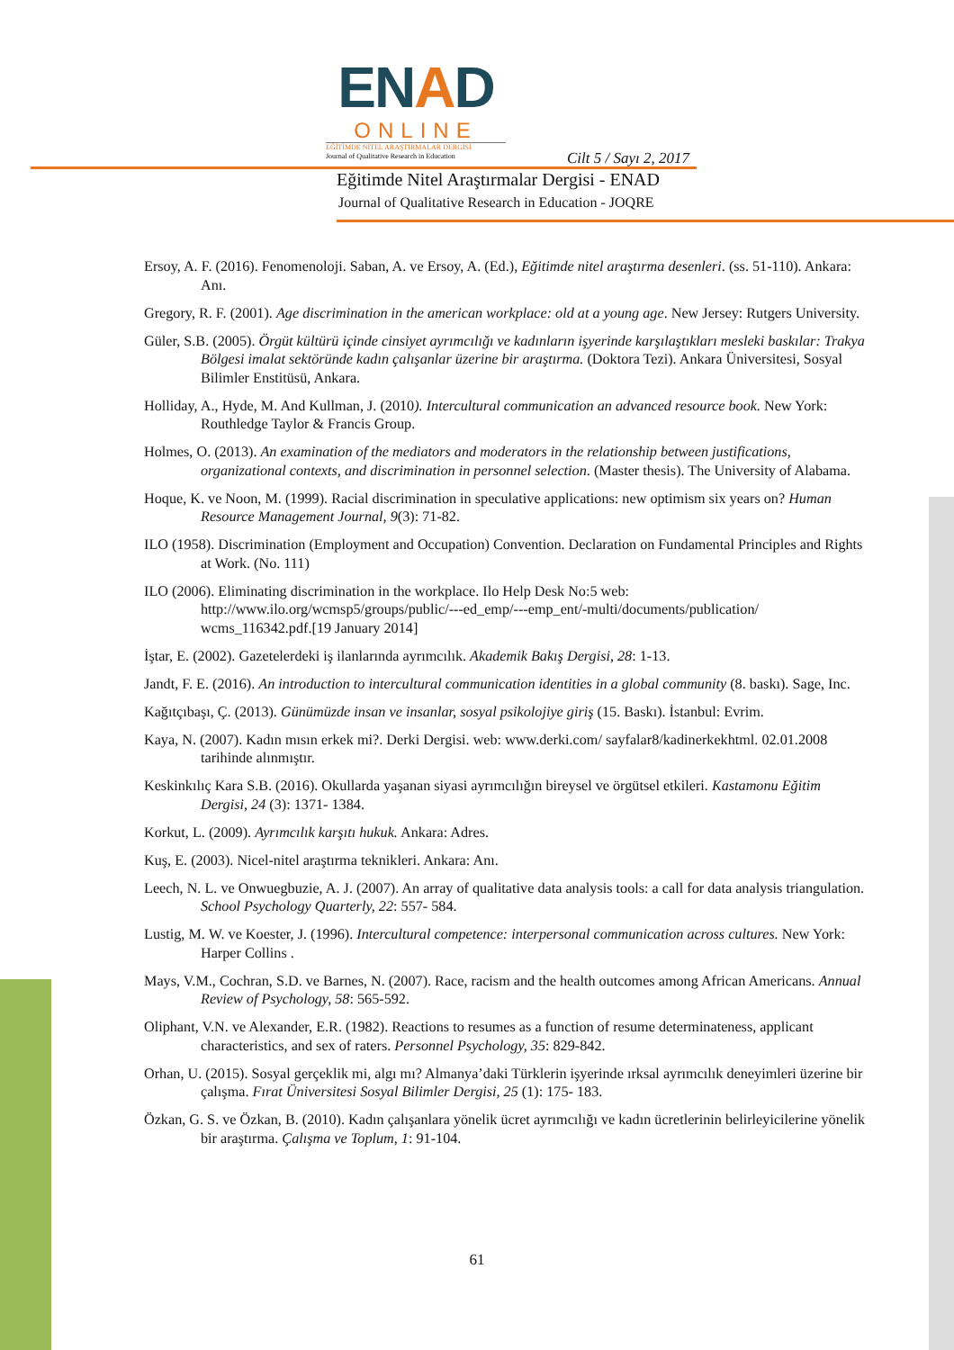ENAD
ONLINE
EĞİTİMDE NİTEL ARAŞTIRMALAR DERGİSİ
Journal of Qualitative Research in Education
Cilt 5 / Sayı 2, 2017
Eğitimde Nitel Araştırmalar Dergisi - ENAD
Journal of Qualitative Research in Education - JOQRE
Ersoy, A. F. (2016). Fenomenoloji. Saban, A. ve Ersoy, A. (Ed.), Eğitimde nitel araştırma desenleri. (ss. 51-110). Ankara: Anı.
Gregory, R. F. (2001). Age discrimination in the american workplace: old at a young age. New Jersey: Rutgers University.
Güler, S.B. (2005). Örgüt kültürü içinde cinsiyet ayrımcılığı ve kadınların işyerinde karşılaştıkları mesleki baskılar: Trakya Bölgesi imalat sektöründe kadın çalışanlar üzerine bir araştırma. (Doktora Tezi). Ankara Üniversitesi, Sosyal Bilimler Enstitüsü, Ankara.
Holliday, A., Hyde, M. And Kullman, J. (2010). Intercultural communication an advanced resource book. New York: Routhledge Taylor & Francis Group.
Holmes, O. (2013). An examination of the mediators and moderators in the relationship between justifications, organizational contexts, and discrimination in personnel selection. (Master thesis). The University of Alabama.
Hoque, K. ve Noon, M. (1999). Racial discrimination in speculative applications: new optimism six years on? Human Resource Management Journal, 9(3): 71-82.
ILO (1958). Discrimination (Employment and Occupation) Convention. Declaration on Fundamental Principles and Rights at Work. (No. 111)
ILO (2006). Eliminating discrimination in the workplace. Ilo Help Desk No:5 web: http://www.ilo.org/wcmsp5/groups/public/---ed_emp/---emp_ent/-multi/documents/publication/ wcms_116342.pdf.[19 January 2014]
İştar, E. (2002). Gazetelerdeki iş ilanlarında ayrımcılık. Akademik Bakış Dergisi, 28: 1-13.
Jandt, F. E. (2016). An introduction to intercultural communication identities in a global community (8. baskı). Sage, Inc.
Kağıtçıbaşı, Ç. (2013). Günümüzde insan ve insanlar, sosyal psikolojiye giriş (15. Baskı). İstanbul: Evrim.
Kaya, N. (2007). Kadın mısın erkek mi?. Derki Dergisi. web: www.derki.com/ sayfalar8/kadinerkekhtml. 02.01.2008 tarihinde alınmıştır.
Keskinkılıç Kara S.B. (2016). Okullarda yaşanan siyasi ayrımcılığın bireysel ve örgütsel etkileri. Kastamonu Eğitim Dergisi, 24 (3): 1371- 1384.
Korkut, L. (2009). Ayrımcılık karşıtı hukuk. Ankara: Adres.
Kuş, E. (2003). Nicel-nitel araştırma teknikleri. Ankara: Anı.
Leech, N. L. ve Onwuegbuzie, A. J. (2007). An array of qualitative data analysis tools: a call for data analysis triangulation. School Psychology Quarterly, 22: 557- 584.
Lustig, M. W. ve Koester, J. (1996). Intercultural competence: interpersonal communication across cultures. New York: Harper Collins .
Mays, V.M., Cochran, S.D. ve Barnes, N. (2007). Race, racism and the health outcomes among African Americans. Annual Review of Psychology, 58: 565-592.
Oliphant, V.N. ve Alexander, E.R. (1982). Reactions to resumes as a function of resume determinateness, applicant characteristics, and sex of raters. Personnel Psychology, 35: 829-842.
Orhan, U. (2015). Sosyal gerçeklik mi, algı mı? Almanya’daki Türklerin işyerinde ırksal ayrımcılık deneyimleri üzerine bir çalışma. Fırat Üniversitesi Sosyal Bilimler Dergisi, 25 (1): 175- 183.
Özkan, G. S. ve Özkan, B. (2010). Kadın çalışanlara yönelik ücret ayrımcılığı ve kadın ücretlerinin belirleyicilerine yönelik bir araştırma. Çalışma ve Toplum, 1: 91-104.
61